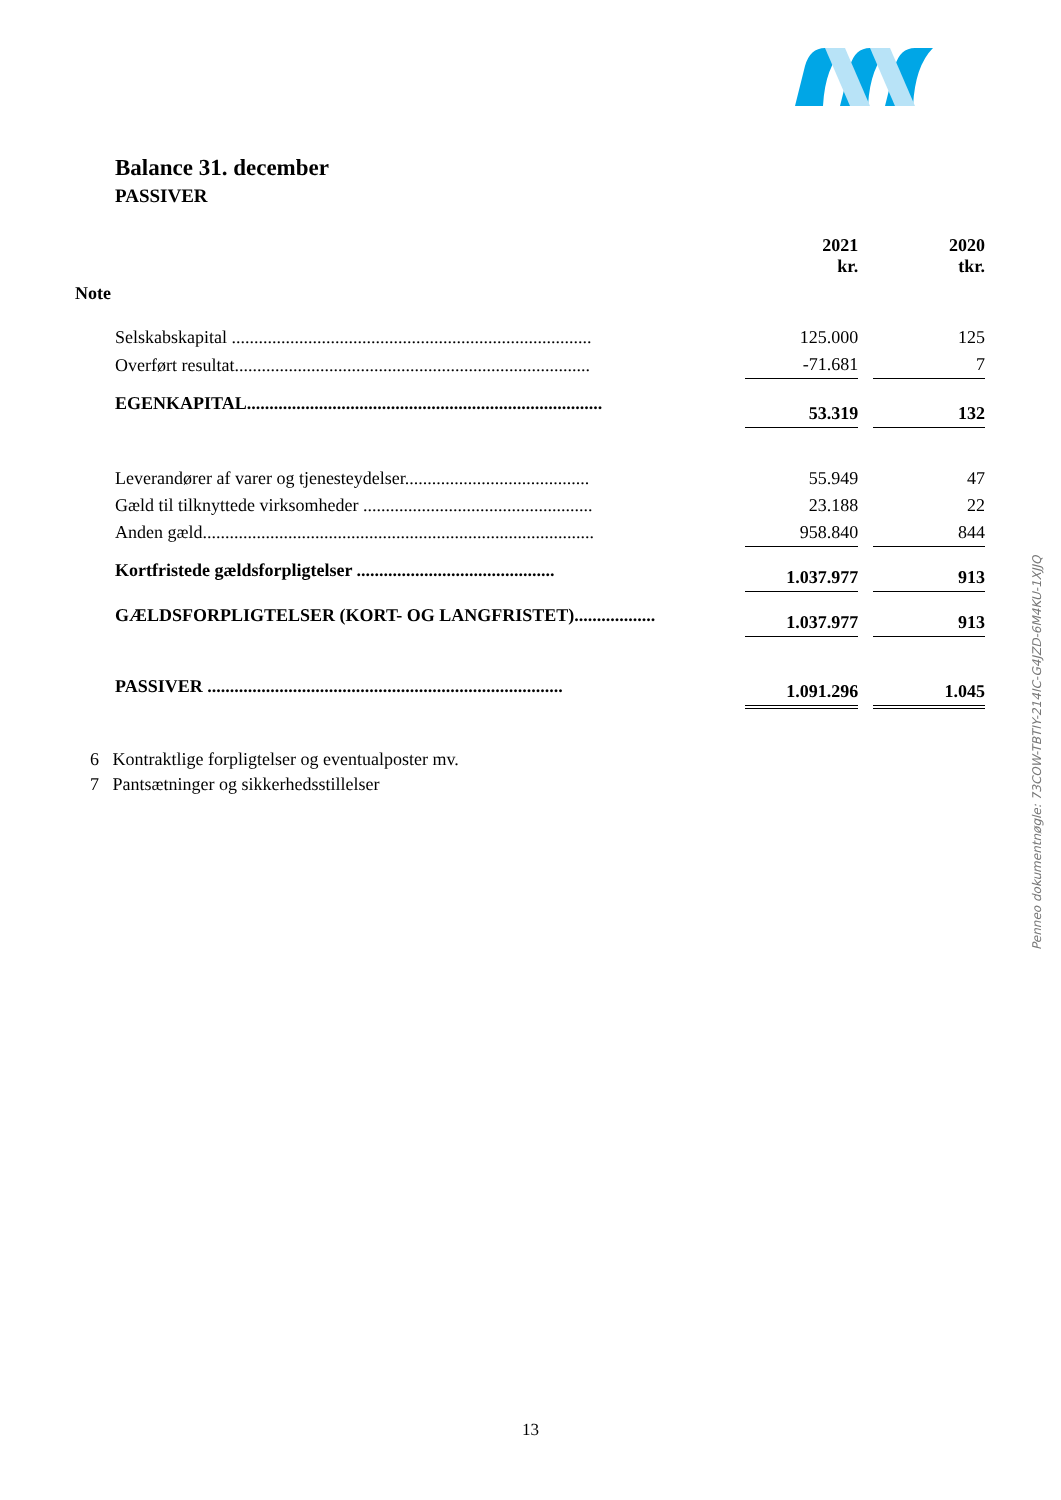Balance 31. december
PASSIVER
| | 2021 kr. | | 2020 tkr. |
| Note | | | |
| Selskabskapital ................................................................................ | 125.000 | | 125 |
| Overført resultat............................................................................... | -71.681 | | 7 |
| EGENKAPITAL............................................................................... | 53.319 | | 132 |
| Leverandører af varer og tjenesteydelser......................................... | 55.949 | | 47 |
| Gæld til tilknyttede virksomheder ................................................... | 23.188 | | 22 |
| Anden gæld....................................................................................... | 958.840 | | 844 |
| Kortfristede gældsforpligtelser ............................................ | 1.037.977 | | 913 |
| GÆLDSFORPLIGTELSER (KORT- OG LANGFRISTET).................. | 1.037.977 | | 913 |
| PASSIVER ............................................................................... | 1.091.296 | | 1.045 |
6 Kontraktlige forpligtelser og eventualposter mv.
7 Pantsætninger og sikkerhedsstillelser
Penneo dokumentnøgle: 73COW-TBTIY-214IC-G4JZD-6M4KU-1XJJQ
13